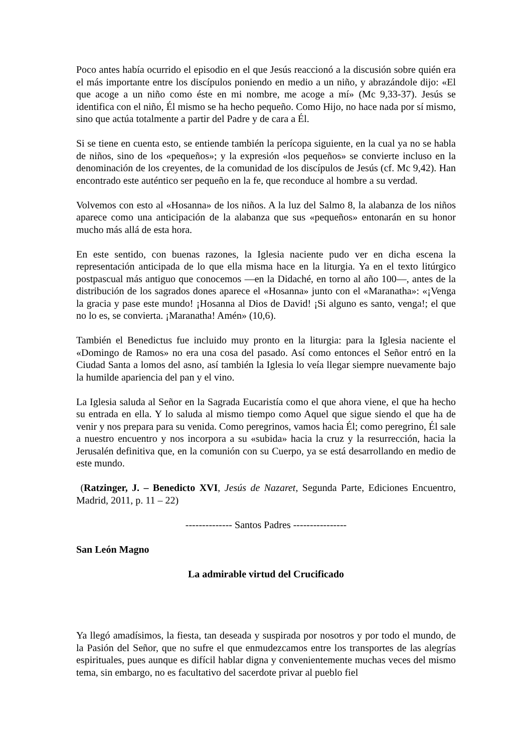Poco antes había ocurrido el episodio en el que Jesús reaccionó a la discusión sobre quién era el más importante entre los discípulos poniendo en medio a un niño, y abrazándole dijo: «El que acoge a un niño como éste en mi nombre, me acoge a mí» (Mc 9,33-37). Jesús se identifica con el niño, Él mismo se ha hecho pequeño. Como Hijo, no hace nada por sí mismo, sino que actúa totalmente a partir del Padre y de cara a Él.
Si se tiene en cuenta esto, se entiende también la perícopa siguiente, en la cual ya no se habla de niños, sino de los «pequeños»; y la expresión «los pequeños» se convierte incluso en la denominación de los creyentes, de la comunidad de los discípulos de Jesús (cf. Mc 9,42). Han encontrado este auténtico ser pequeño en la fe, que reconduce al hombre a su verdad.
Volvemos con esto al «Hosanna» de los niños. A la luz del Salmo 8, la alabanza de los niños aparece como una anticipación de la alabanza que sus «pequeños» entonarán en su honor mucho más allá de esta hora.
En este sentido, con buenas razones, la Iglesia naciente pudo ver en dicha escena la representación anticipada de lo que ella misma hace en la liturgia. Ya en el texto litúrgico postpascual más antiguo que conocemos —en la Didaché, en torno al año 100—, antes de la distribución de los sagrados dones aparece el «Hosanna» junto con el «Maranatha»: «¡Venga la gracia y pase este mundo! ¡Hosanna al Dios de David! ¡Si alguno es santo, venga!; el que no lo es, se convierta. ¡Maranatha! Amén» (10,6).
También el Benedictus fue incluido muy pronto en la liturgia: para la Iglesia naciente el «Domingo de Ramos» no era una cosa del pasado. Así como entonces el Señor entró en la Ciudad Santa a lomos del asno, así también la Iglesia lo veía llegar siempre nuevamente bajo la humilde apariencia del pan y el vino.
La Iglesia saluda al Señor en la Sagrada Eucaristía como el que ahora viene, el que ha hecho su entrada en ella. Y lo saluda al mismo tiempo como Aquel que sigue siendo el que ha de venir y nos prepara para su venida. Como peregrinos, vamos hacia Él; como peregrino, Él sale a nuestro encuentro y nos incorpora a su «subida» hacia la cruz y la resurrección, hacia la Jerusalén definitiva que, en la comunión con su Cuerpo, ya se está desarrollando en medio de este mundo.
(Ratzinger, J. – Benedicto XVI, Jesús de Nazaret, Segunda Parte, Ediciones Encuentro, Madrid, 2011, p. 11 – 22)
-------------- Santos Padres ----------------
San León Magno
La admirable virtud del Crucificado
Ya llegó amadísimos, la fiesta, tan deseada y suspirada por nosotros y por todo el mundo, de la Pasión del Señor, que no sufre el que enmudezcamos entre los transportes de las alegrías espirituales, pues aunque es difícil hablar digna y convenientemente muchas veces del mismo tema, sin embargo, no es facultativo del sacerdote privar al pueblo fiel